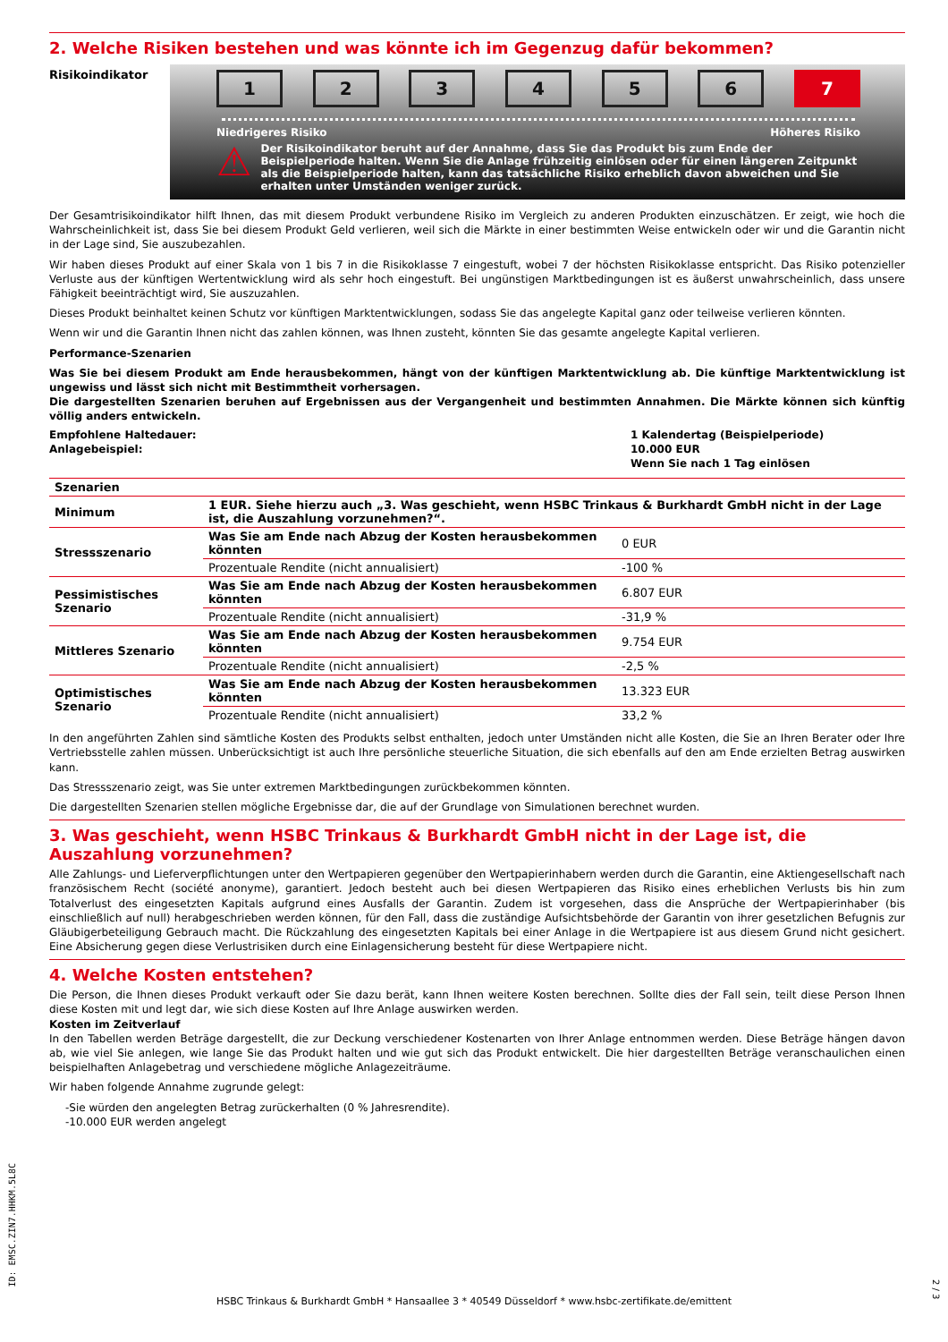2. Welche Risiken bestehen und was könnte ich im Gegenzug dafür bekommen?
Risikoindikator
1 2 3 4 5 6 7
Niedrigeres Risiko Höheres Risiko
⚠
Der Risikoindikator beruht auf der Annahme, dass Sie das Produkt bis zum Ende der Beispielperiode halten. Wenn Sie die Anlage frühzeitig einlösen oder für einen längeren Zeitpunkt als die Beispielperiode halten, kann das tatsächliche Risiko erheblich davon abweichen und Sie erhalten unter Umständen weniger zurück.
Der Gesamtrisikoindikator hilft Ihnen, das mit diesem Produkt verbundene Risiko im Vergleich zu anderen Produkten einzuschätzen. Er zeigt, wie hoch die Wahrscheinlichkeit ist, dass Sie bei diesem Produkt Geld verlieren, weil sich die Märkte in einer bestimmten Weise entwickeln oder wir und die Garantin nicht in der Lage sind, Sie auszubezahlen.
Wir haben dieses Produkt auf einer Skala von 1 bis 7 in die Risikoklasse 7 eingestuft, wobei 7 der höchsten Risikoklasse entspricht. Das Risiko potenzieller Verluste aus der künftigen Wertentwicklung wird als sehr hoch eingestuft. Bei ungünstigen Marktbedingungen ist es äußerst unwahrscheinlich, dass unsere Fähigkeit beeinträchtigt wird, Sie auszuzahlen.
Dieses Produkt beinhaltet keinen Schutz vor künftigen Marktentwicklungen, sodass Sie das angelegte Kapital ganz oder teilweise verlieren könnten.
Wenn wir und die Garantin Ihnen nicht das zahlen können, was Ihnen zusteht, könnten Sie das gesamte angelegte Kapital verlieren.
Performance-Szenarien
Was Sie bei diesem Produkt am Ende herausbekommen, hängt von der künftigen Marktentwicklung ab. Die künftige Marktentwicklung ist ungewiss und lässt sich nicht mit Bestimmtheit vorhersagen.
Die dargestellten Szenarien beruhen auf Ergebnissen aus der Vergangenheit und bestimmten Annahmen. Die Märkte können sich künftig völlig anders entwickeln.
Empfohlene Haltedauer:
Anlagebeispiel:
1 Kalendertag (Beispielperiode)
10.000 EUR
Wenn Sie nach 1 Tag einlösen
| Szenarien | | |
| --- | --- | --- |
| Minimum | 1 EUR. Siehe hierzu auch „3. Was geschieht, wenn HSBC Trinkaus & Burkhardt GmbH nicht in der Lage ist, die Auszahlung vorzunehmen?“. | |
| Stressszenario | Was Sie am Ende nach Abzug der Kosten herausbekommen könnten | 0 EUR |
| | Prozentuale Rendite (nicht annualisiert) | -100 % |
| Pessimistisches Szenario | Was Sie am Ende nach Abzug der Kosten herausbekommen könnten | 6.807 EUR |
| | Prozentuale Rendite (nicht annualisiert) | -31,9 % |
| Mittleres Szenario | Was Sie am Ende nach Abzug der Kosten herausbekommen könnten | 9.754 EUR |
| | Prozentuale Rendite (nicht annualisiert) | -2,5 % |
| Optimistisches Szenario | Was Sie am Ende nach Abzug der Kosten herausbekommen könnten | 13.323 EUR |
| | Prozentuale Rendite (nicht annualisiert) | 33,2 % |
In den angeführten Zahlen sind sämtliche Kosten des Produkts selbst enthalten, jedoch unter Umständen nicht alle Kosten, die Sie an Ihren Berater oder Ihre Vertriebsstelle zahlen müssen. Unberücksichtigt ist auch Ihre persönliche steuerliche Situation, die sich ebenfalls auf den am Ende erzielten Betrag auswirken kann.
Das Stressszenario zeigt, was Sie unter extremen Marktbedingungen zurückbekommen könnten.
Die dargestellten Szenarien stellen mögliche Ergebnisse dar, die auf der Grundlage von Simulationen berechnet wurden.
3. Was geschieht, wenn HSBC Trinkaus & Burkhardt GmbH nicht in der Lage ist, die Auszahlung vorzunehmen?
Alle Zahlungs- und Lieferverpflichtungen unter den Wertpapieren gegenüber den Wertpapierinhabern werden durch die Garantin, eine Aktiengesellschaft nach französischem Recht (société anonyme), garantiert. Jedoch besteht auch bei diesen Wertpapieren das Risiko eines erheblichen Verlusts bis hin zum Totalverlust des eingesetzten Kapitals aufgrund eines Ausfalls der Garantin. Zudem ist vorgesehen, dass die Ansprüche der Wertpapierinhaber (bis einschließlich auf null) herabgeschrieben werden können, für den Fall, dass die zuständige Aufsichtsbehörde der Garantin von ihrer gesetzlichen Befugnis zur Gläubigerbeteiligung Gebrauch macht. Die Rückzahlung des eingesetzten Kapitals bei einer Anlage in die Wertpapiere ist aus diesem Grund nicht gesichert. Eine Absicherung gegen diese Verlustrisiken durch eine Einlagensicherung besteht für diese Wertpapiere nicht.
4. Welche Kosten entstehen?
Die Person, die Ihnen dieses Produkt verkauft oder Sie dazu berät, kann Ihnen weitere Kosten berechnen. Sollte dies der Fall sein, teilt diese Person Ihnen diese Kosten mit und legt dar, wie sich diese Kosten auf Ihre Anlage auswirken werden.
Kosten im Zeitverlauf
In den Tabellen werden Beträge dargestellt, die zur Deckung verschiedener Kostenarten von Ihrer Anlage entnommen werden. Diese Beträge hängen davon ab, wie viel Sie anlegen, wie lange Sie das Produkt halten und wie gut sich das Produkt entwickelt. Die hier dargestellten Beträge veranschaulichen einen beispielhaften Anlagebetrag und verschiedene mögliche Anlagezeiträume.
Wir haben folgende Annahme zugrunde gelegt:
-Sie würden den angelegten Betrag zurückerhalten (0 % Jahresrendite).
-10.000 EUR werden angelegt
ID: EMSC.ZIN7.HHKM.5L8C
2 / 3
HSBC Trinkaus & Burkhardt GmbH * Hansaallee 3 * 40549 Düsseldorf * www.hsbc-zertifikate.de/emittent